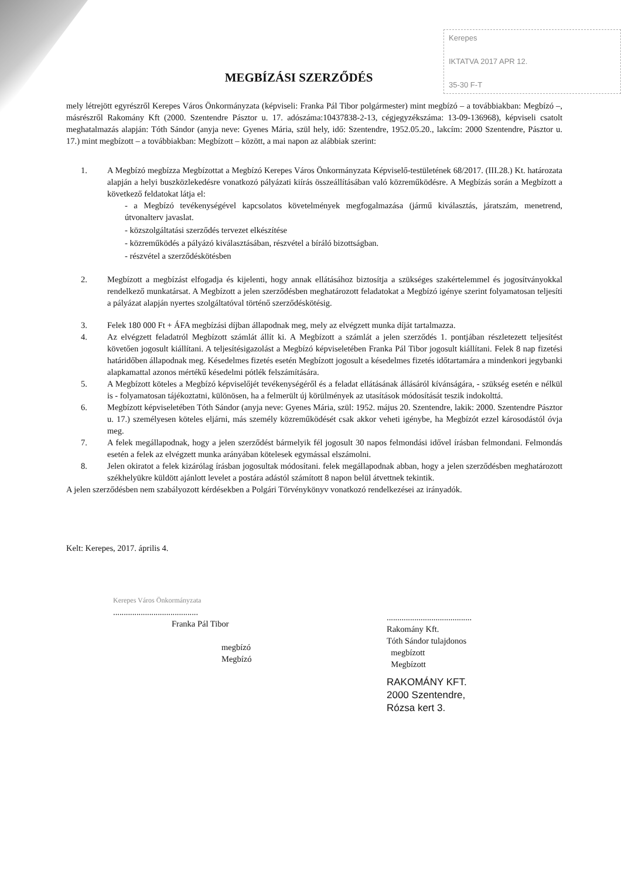Kerepes
IKTATVA 2017 APR 12.
35-30 F-T
MEGBÍZÁSI SZERZŐDÉS
mely létrejött egyrészről Kerepes Város Önkormányzata (képviseli: Franka Pál Tibor polgármester) mint megbízó – a továbbiakban: Megbízó –, másrészről Rakomány Kft (2000. Szentendre Pásztor u. 17. adószáma:10437838-2-13, cégjegyzékszáma: 13-09-136968), képviseli csatolt meghatalmazás alapján: Tóth Sándor (anyja neve: Gyenes Mária, szül hely, idő: Szentendre, 1952.05.20., lakcím: 2000 Szentendre, Pásztor u. 17.) mint megbízott – a továbbiakban: Megbízott – között, a mai napon az alábbiak szerint:
1. A Megbízó megbízza Megbízottat a Megbízó Kerepes Város Önkormányzata Képviselő-testületének 68/2017. (III.28.) Kt. határozata alapján a helyi buszközlekedésre vonatkozó pályázati kiírás összeállításában való közreműködésre. A Megbízás során a Megbízott a következő feldatokat látja el:
- a Megbízó tevékenységével kapcsolatos követelmények megfogalmazása (jármű kiválasztás, járatszám, menetrend, útvonalterv javaslat.
- közszolgáltatási szerződés tervezet elkészítése
- közreműködés a pályázó kiválasztásában, részvétel a bíráló bizottságban.
- részvétel a szerződéskötésben
2. Megbízott a megbízást elfogadja és kijelenti, hogy annak ellátásához biztosítja a szükséges szakértelemmel és jogosítványokkal rendelkező munkatársat. A Megbízott a jelen szerződésben meghatározott feladatokat a Megbízó igénye szerint folyamatosan teljesíti a pályázat alapján nyertes szolgáltatóval történő szerződéskötésig.
3. Felek 180 000 Ft + ÁFA megbízási díjban állapodnak meg, mely az elvégzett munka díját tartalmazza.
4. Az elvégzett feladatról Megbízott számlát állít ki. A Megbízott a számlát a jelen szerződés 1. pontjában részletezett teljesítést követően jogosult kiállítani. A teljesítésigazolást a Megbízó képviseletében Franka Pál Tibor jogosult kiállítani. Felek 8 nap fizetési határidőben állapodnak meg. Késedelmes fizetés esetén Megbízott jogosult a késedelmes fizetés időtartamára a mindenkori jegybanki alapkamattal azonos mértékű késedelmi pótlék felszámítására.
5. A Megbízott köteles a Megbízó képviselőjét tevékenységéről és a feladat ellátásának állásáról kívánságára, - szükség esetén e nélkül is - folyamatosan tájékoztatni, különösen, ha a felmerült új körülmények az utasítások módosítását teszik indokolttá.
6. Megbízott képviseletében Tóth Sándor (anyja neve: Gyenes Mária, szül: 1952. május 20. Szentendre, lakik: 2000. Szentendre Pásztor u. 17.) személyesen köteles eljárni, más személy közreműködését csak akkor veheti igénybe, ha Megbízót ezzel károsodástól óvja meg.
7. A felek megállapodnak, hogy a jelen szerződést bármelyik fél jogosult 30 napos felmondási idővel írásban felmondani. Felmondás esetén a felek az elvégzett munka arányában kötelesek egymással elszámolni.
8. Jelen okiratot a felek kizárólag írásban jogosultak módosítani. felek megállapodnak abban, hogy a jelen szerződésben meghatározott székhelyükre küldött ajánlott levelet a postára adástól számított 8 napon belül átvettnek tekintik.
A jelen szerződésben nem szabályozott kérdésekben a Polgári Törvénykönyv vonatkozó rendelkezései az irányadók.
Kelt: Kerepes, 2017. április 4.
Kerepes Város Önkormányzata
........................................
Franka Pál Tibor
megbízó
Megbízó
........................................
Rakomány Kft.
Tóth Sándor tulajdonos
megbízott
Megbízott
RAKOMÁNY KFT.
2000 Szentendre,
Rózsa kert 3.